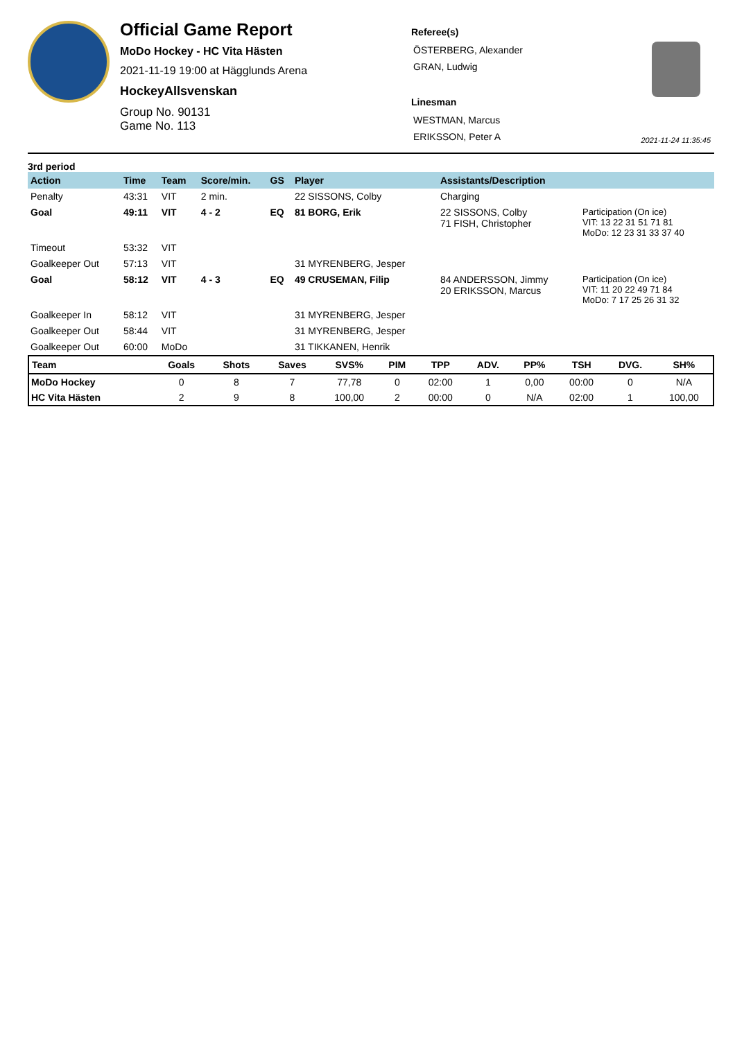Official Game Report
MoDo Hockey - HC Vita Hästen
2021-11-19 19:00 at Hägglunds Arena
HockeyAllsvenskan
Group No. 90131
Game No. 113
Referee(s)
ÖSTERBERG, Alexander
GRAN, Ludwig
Linesman
WESTMAN, Marcus
ERIKSSON, Peter A
2021-11-24 11:35:45
3rd period
| Action | Time | Team | Score/min. | GS | Player | Assistants/Description | |
| --- | --- | --- | --- | --- | --- | --- | --- |
| Penalty | 43:31 | VIT | 2 min. | | 22 SISSONS, Colby | Charging | |
| Goal | 49:11 | VIT | 4 - 2 | EQ | 81 BORG, Erik | 22 SISSONS, Colby 71 FISH, Christopher | Participation (On ice) VIT: 13 22 31 51 71 81 MoDo: 12 23 31 33 37 40 |
| Timeout | 53:32 | VIT | | | | | |
| Goalkeeper Out | 57:13 | VIT | | | 31 MYRENBERG, Jesper | | |
| Goal | 58:12 | VIT | 4 - 3 | EQ | 49 CRUSEMAN, Filip | 84 ANDERSSON, Jimmy 20 ERIKSSON, Marcus | Participation (On ice) VIT: 11 20 22 49 71 84 MoDo: 7 17 25 26 31 32 |
| Goalkeeper In | 58:12 | VIT | | | 31 MYRENBERG, Jesper | | |
| Goalkeeper Out | 58:44 | VIT | | | 31 MYRENBERG, Jesper | | |
| Goalkeeper Out | 60:00 | MoDo | | | 31 TIKKANEN, Henrik | | |
| Team | Goals | Shots | Saves | SVS% | PIM | TPP | ADV. | PP% | TSH | DVG. | SH% |
| --- | --- | --- | --- | --- | --- | --- | --- | --- | --- | --- | --- |
| MoDo Hockey | 0 | 8 | 7 | 77,78 | 0 | 02:00 | 1 | 0,00 | 00:00 | 0 | N/A |
| HC Vita Hästen | 2 | 9 | 8 | 100,00 | 2 | 00:00 | 0 | N/A | 02:00 | 1 | 100,00 |